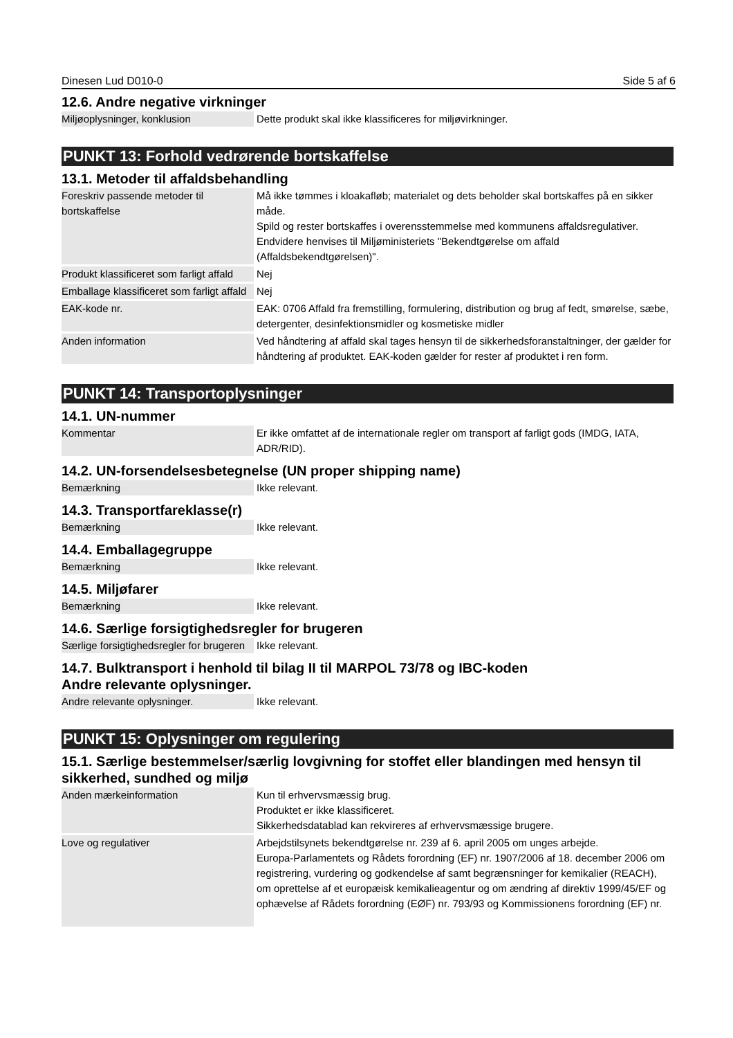Dinesen Lud D010-0 Side 5 af 6
12.6. Andre negative virkninger
| Miljøoplysninger, konklusion | Dette produkt skal ikke klassificeres for miljøvirkninger. |
PUNKT 13: Forhold vedrørende bortskaffelse
13.1. Metoder til affaldsbehandling
| Foreskriv passende metoder til bortskaffelse | Må ikke tømmes i kloakafløb; materialet og dets beholder skal bortskaffes på en sikker måde. Spild og rester bortskaffes i overensstemmelse med kommunens affaldsregulativer. Endvidere henvises til Miljøministeriets "Bekendtgørelse om affald (Affaldsbekendtgørelsen)". |
| Produkt klassificeret som farligt affald | Nej |
| Emballage klassificeret som farligt affald | Nej |
| EAK-kode nr. | EAK: 0706 Affald fra fremstilling, formulering, distribution og brug af fedt, smørelse, sæbe, detergenter, desinfektionsmidler og kosmetiske midler |
| Anden information | Ved håndtering af affald skal tages hensyn til de sikkerhedsforanstaltninger, der gælder for håndtering af produktet. EAK-koden gælder for rester af produktet i ren form. |
PUNKT 14: Transportoplysninger
14.1. UN-nummer
| Kommentar | Er ikke omfattet af de internationale regler om transport af farligt gods (IMDG, IATA, ADR/RID). |
14.2. UN-forsendelsesbetegnelse (UN proper shipping name)
| Bemærkning | Ikke relevant. |
14.3. Transportfareklasse(r)
| Bemærkning | Ikke relevant. |
14.4. Emballagegruppe
| Bemærkning | Ikke relevant. |
14.5. Miljøfarer
| Bemærkning | Ikke relevant. |
14.6. Særlige forsigtighedsregler for brugeren
| Særlige forsigtighedsregler for brugeren | Ikke relevant. |
14.7. Bulktransport i henhold til bilag II til MARPOL 73/78 og IBC-koden
Andre relevante oplysninger.
| Andre relevante oplysninger. | Ikke relevant. |
PUNKT 15: Oplysninger om regulering
15.1. Særlige bestemmelser/særlig lovgivning for stoffet eller blandingen med hensyn til sikkerhed, sundhed og miljø
| Anden mærkeinformation | Kun til erhvervsmæssig brug. Produktet er ikke klassificeret. Sikkerhedsdatablad kan rekvireres af erhvervsmæssige brugere. |
| Love og regulativer | Arbejdstilsynets bekendtgørelse nr. 239 af 6. april 2005 om unges arbejde. Europa-Parlamentets og Rådets forordning (EF) nr. 1907/2006 af 18. december 2006 om registrering, vurdering og godkendelse af samt begrænsninger for kemikalier (REACH), om oprettelse af et europæisk kemikalieagentur og om ændring af direktiv 1999/45/EF og ophævelse af Rådets forordning (EØF) nr. 793/93 og Kommissionens forordning (EF) nr. |